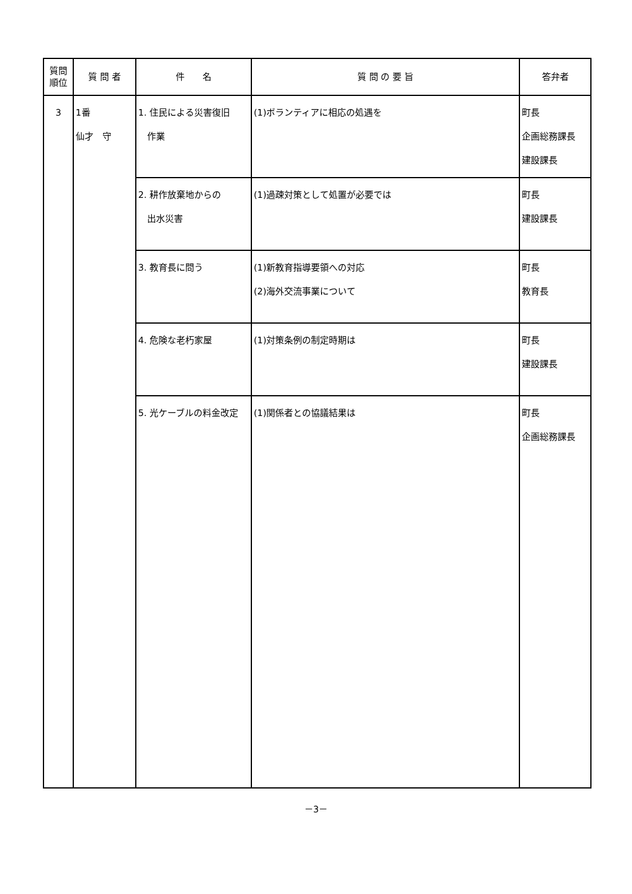| 質問 順位 | 質 問 者 | 件 名 | 質 問 の 要 旨 | 答弁者 |
| --- | --- | --- | --- | --- |
| 3 | 1番 仙才 守 | 1. 住民による災害復旧 作業 | (1)ボランティアに相応の処遇を | 町長 企画総務課長 建設課長 |
| | | 2. 耕作放棄地からの 出水災害 | (1)過疎対策として処置が必要では | 町長 建設課長 |
| | | 3. 教育長に問う | (1)新教育指導要領への対応 (2)海外交流事業について | 町長 教育長 |
| | | 4. 危険な老朽家屋 | (1)対策条例の制定時期は | 町長 建設課長 |
| | | 5. 光ケーブルの料金改定 | (1)関係者との協議結果は | 町長 企画総務課長 |
－3－